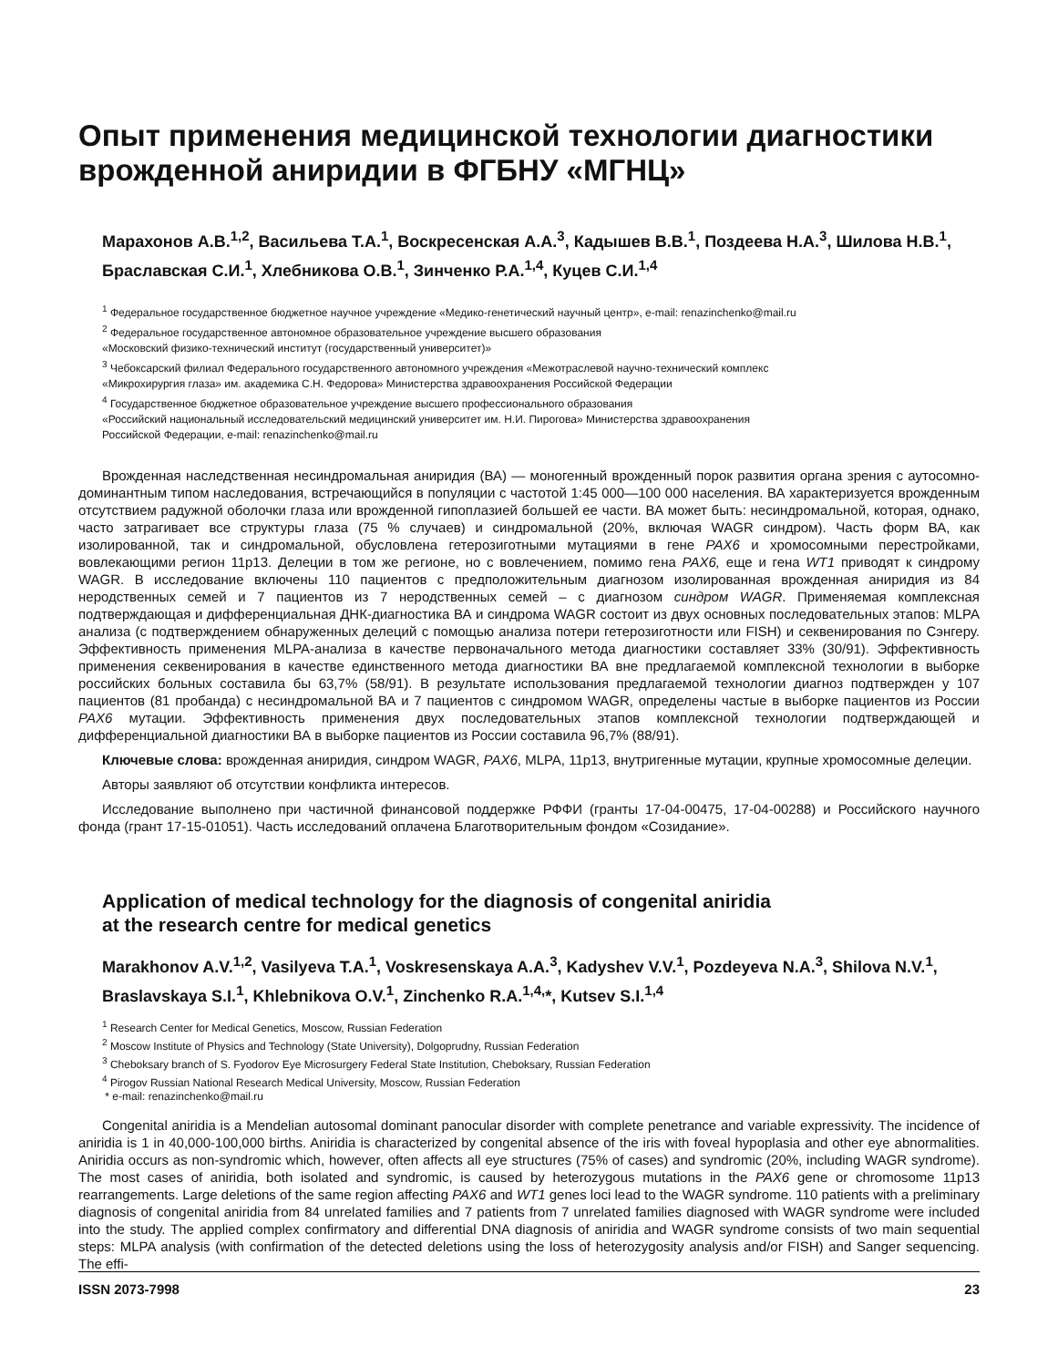Опыт применения медицинской технологии диагностики врожденной аниридии в ФГБНУ «МГНЦ»
Марахонов А.В.<sup>1,2</sup>, Васильева Т.А.<sup>1</sup>, Воскресенская А.А.<sup>3</sup>, Кадышев В.В.<sup>1</sup>, Поздеева Н.А.<sup>3</sup>, Шилова Н.В.<sup>1</sup>, Браславская С.И.<sup>1</sup>, Хлебникова О.В.<sup>1</sup>, Зинченко Р.А.<sup>1,4</sup>, Куцев С.И.<sup>1,4</sup>
<sup>1</sup> Федеральное государственное бюджетное научное учреждение «Медико-генетический научный центр», e-mail: renazinchenko@mail.ru
<sup>2</sup> Федеральное государственное автономное образовательное учреждение высшего образования
«Московский физико-технический институт (государственный университет)»
<sup>3</sup> Чебоксарский филиал Федерального государственного автономного учреждения «Межотраслевой научно-технический комплекс
«Микрохирургия глаза» им. академика С.Н. Федорова» Министерства здравоохранения Российской Федерации
<sup>4</sup> Государственное бюджетное образовательное учреждение высшего профессионального образования
«Российский национальный исследовательский медицинский университет им. Н.И. Пирогова» Министерства здравоохранения
Российской Федерации, e-mail: renazinchenko@mail.ru
Врожденная наследственная несиндромальная аниридия (ВА) — моногенный врожденный порок развития органа зрения с аутосомно-доминантным типом наследования, встречающийся в популяции с частотой 1:45 000—100 000 населения. ВА характеризуется врожденным отсутствием радужной оболочки глаза или врожденной гипоплазией большей ее части. ВА может быть: несиндромальной, которая, однако, часто затрагивает все структуры глаза (75 % случаев) и синдромальной (20%, включая WAGR синдром). Часть форм ВА, как изолированной, так и синдромальной, обусловлена гетерозиготными мутациями в гене PAX6 и хромосомными перестройками, вовлекающими регион 11p13. Делеции в том же регионе, но с вовлечением, помимо гена PAX6, еще и гена WT1 приводят к синдрому WAGR. В исследование включены 110 пациентов с предположительным диагнозом изолированная врожденная аниридия из 84 неродственных семей и 7 пациентов из 7 неродственных семей – с диагнозом синдром WAGR. Применяемая комплексная подтверждающая и дифференциальная ДНК-диагностика ВА и синдрома WAGR состоит из двух основных последовательных этапов: MLPA анализа (с подтверждением обнаруженных делеций с помощью анализа потери гетерозиготности или FISH) и секвенирования по Сэнгеру. Эффективность применения MLPA-анализа в качестве первоначального метода диагностики составляет 33% (30/91). Эффективность применения секвенирования в качестве единственного метода диагностики ВА вне предлагаемой комплексной технологии в выборке российских больных составила бы 63,7% (58/91). В результате использования предлагаемой технологии диагноз подтвержден у 107 пациентов (81 пробанда) с несиндромальной ВА и 7 пациентов с синдромом WAGR, определены частые в выборке пациентов из России PAX6 мутации. Эффективность применения двух последовательных этапов комплексной технологии подтверждающей и дифференциальной диагностики ВА в выборке пациентов из России составила 96,7% (88/91).
Ключевые слова: врожденная аниридия, синдром WAGR, PAX6, MLPA, 11p13, внутригенные мутации, крупные хромосомные делеции.
Авторы заявляют об отсутствии конфликта интересов.
Исследование выполнено при частичной финансовой поддержке РФФИ (гранты 17-04-00475, 17-04-00288) и Российского научного фонда (грант 17-15-01051). Часть исследований оплачена Благотворительным фондом «Созидание».
Application of medical technology for the diagnosis of congenital aniridia
at the research centre for medical genetics
Marakhonov A.V.<sup>1,2</sup>, Vasilyeva T.A.<sup>1</sup>, Voskresenskaya A.A.<sup>3</sup>, Kadyshev V.V.<sup>1</sup>, Pozdeyeva N.A.<sup>3</sup>, Shilova N.V.<sup>1</sup>, Braslavskaya S.I.<sup>1</sup>, Khlebnikova O.V.<sup>1</sup>, Zinchenko R.A.<sup>1,4,</sup>*, Kutsev S.I.<sup>1,4</sup>
<sup>1</sup> Research Center for Medical Genetics, Moscow, Russian Federation
<sup>2</sup> Moscow Institute of Physics and Technology (State University), Dolgoprudny, Russian Federation
<sup>3</sup> Cheboksary branch of S. Fyodorov Eye Microsurgery Federal State Institution, Cheboksary, Russian Federation
<sup>4</sup> Pirogov Russian National Research Medical University, Moscow, Russian Federation
* e-mail: renazinchenko@mail.ru
Congenital aniridia is a Mendelian autosomal dominant panocular disorder with complete penetrance and variable expressivity. The incidence of aniridia is 1 in 40,000-100,000 births. Aniridia is characterized by congenital absence of the iris with foveal hypoplasia and other eye abnormalities. Aniridia occurs as non-syndromic which, however, often affects all eye structures (75% of cases) and syndromic (20%, including WAGR syndrome). The most cases of aniridia, both isolated and syndromic, is caused by heterozygous mutations in the PAX6 gene or chromosome 11p13 rearrangements. Large deletions of the same region affecting PAX6 and WT1 genes loci lead to the WAGR syndrome. 110 patients with a preliminary diagnosis of congenital aniridia from 84 unrelated families and 7 patients from 7 unrelated families diagnosed with WAGR syndrome were included into the study. The applied complex confirmatory and differential DNA diagnosis of aniridia and WAGR syndrome consists of two main sequential steps: MLPA analysis (with confirmation of the detected deletions using the loss of heterozygosity analysis and/or FISH) and Sanger sequencing. The effi-
ISSN 2073-7998 23